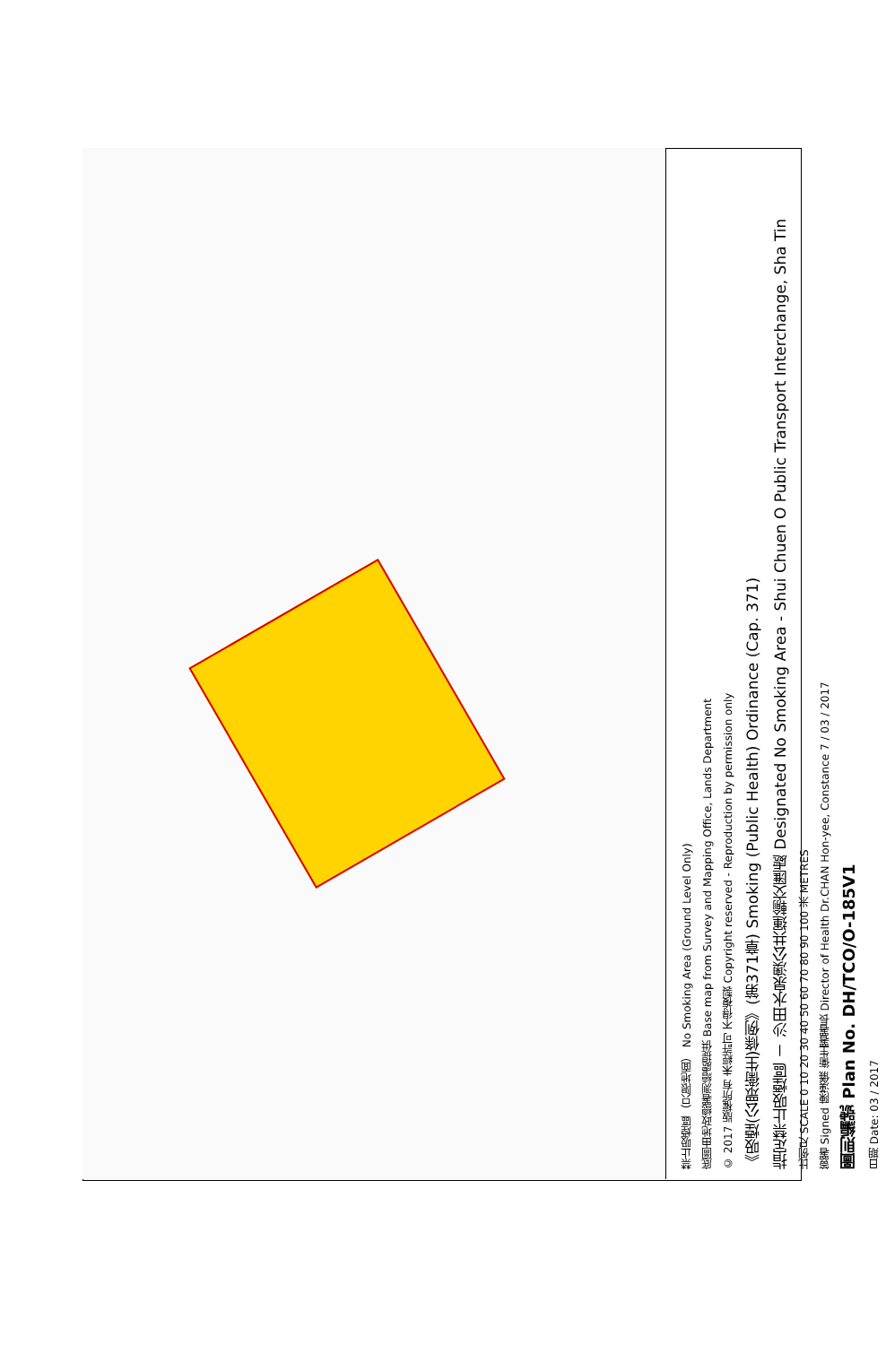禁止吸煙區（只限地面） No Smoking Area (Ground Level Only)
底圖由地政總署測繪處提供 Base map from Survey and Mapping Office, Lands Department
© 2017 版權所有 未經許可 不得複製 Copyright reserved - Reproduction by permission only
《吸煙(公眾衞生)條例》(第371章) Smoking (Public Health) Ordinance (Cap. 371)
指定禁止吸煙區 － 沙田水泉澳公共運輸交匯處 Designated No Smoking Area - Shui Chuen O Public Transport Interchange, Sha Tin
比例尺 SCALE 0 10 20 30 40 50 60 70 80 90 100 米 METRES
簽署 Signed 陳漢儀 衞生署署長 Director of Health Dr.CHAN Hon-yee, Constance 7 / 03 / 2017
圖則編號 Plan No. DH/TCO/O-185V1
日期 Date: 03 / 2017